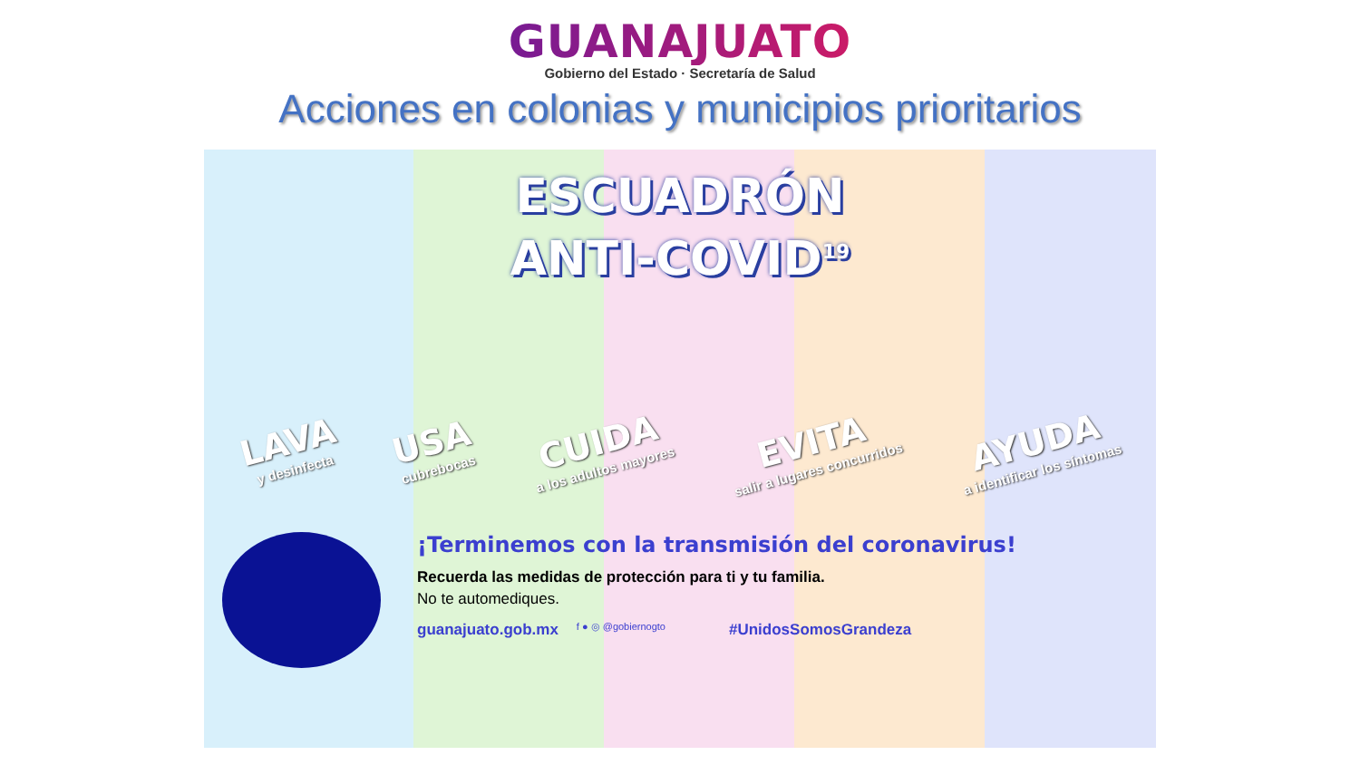GUANAJUATO
Gobierno del Estado · Secretaría de Salud
Acciones en colonias y municipios prioritarios
ESCUADRÓN
ANTI-COVID<sup>19</sup>
LAVA
y desinfecta
USA
cubrebocas
CUIDA
a los adultos mayores
EVITA
salir a lugares concurridos
AYUDA
a identificar los síntomas
¡Terminemos con la transmisión del coronavirus!
Recuerda las medidas de protección para ti y tu familia.
No te automediques.
guanajuato.gob.mx f ● ◎ @gobiernogto #UnidosSomosGrandeza